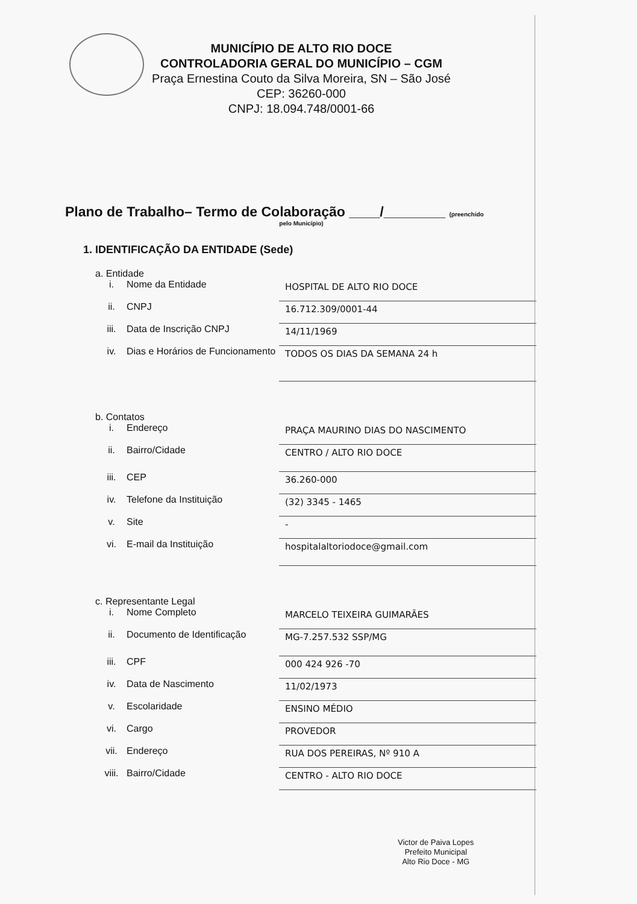MUNICÍPIO DE ALTO RIO DOCE
CONTROLADORIA GERAL DO MUNICÍPIO – CGM
Praça Ernestina Couto da Silva Moreira, SN – São José
CEP: 36260-000
CNPJ: 18.094.748/0001-66
Plano de Trabalho– Termo de Colaboração ____/________ (preenchido
pelo Município)
1. IDENTIFICAÇÃO DA ENTIDADE (Sede)
a. Entidade
i. Nome da Entidade
HOSPITAL DE ALTO RIO DOCE
ii. CNPJ
16.712.309/0001-44
iii. Data de Inscrição CNPJ
14/11/1969
iv. Dias e Horários de Funcionamento
TODOS OS DIAS DA SEMANA 24 h
b. Contatos
i. Endereço
PRAÇA MAURINO DIAS DO NASCIMENTO
ii. Bairro/Cidade
CENTRO / ALTO RIO DOCE
iii. CEP
36.260-000
iv. Telefone da Instituição
(32) 3345 - 1465
v. Site
-
vi. E-mail da Instituição
hospitalaltoriodoce@gmail.com
c. Representante Legal
i. Nome Completo
MARCELO TEIXEIRA GUIMARÃES
ii. Documento de Identificação
MG-7.257.532 SSP/MG
iii. CPF
000 424 926 -70
iv. Data de Nascimento
11/02/1973
v. Escolaridade
ENSINO MÉDIO
vi. Cargo
PROVEDOR
vii. Endereço
RUA DOS PEREIRAS, Nº 910 A
viii. Bairro/Cidade
CENTRO - ALTO RIO DOCE
Victor de Paiva Lopes
Prefeito Municipal
Alto Rio Doce - MG